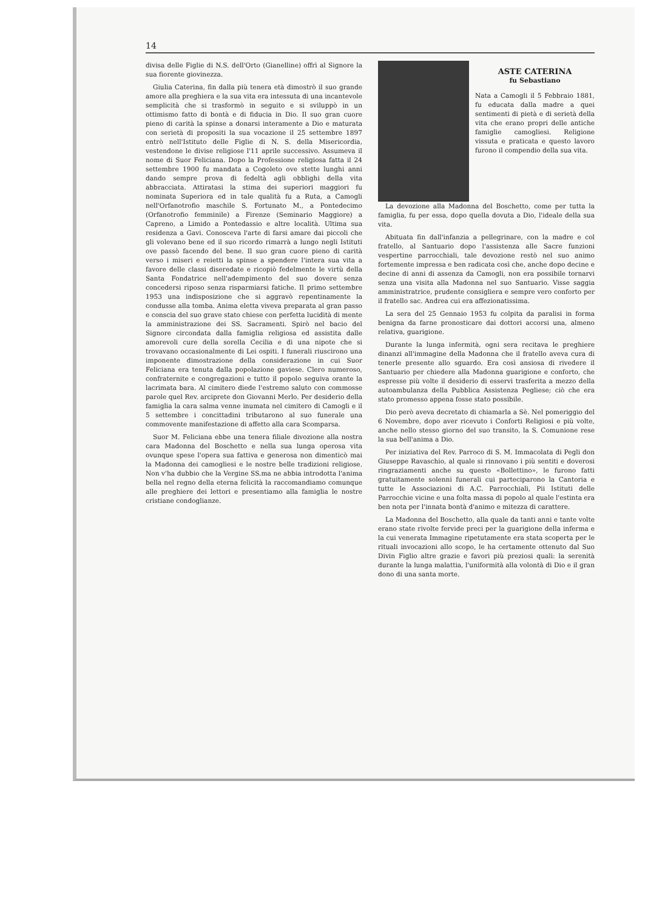14
divisa delle Figlie di N.S. dell'Orto (Gianelline) offrì al Signore la sua fiorente giovinezza.
Giulia Caterina, fin dalla più tenera età dimostrò il suo grande amore alla preghiera e la sua vita era intessuta di una incantevole semplicità che si trasformò in seguito e si sviluppò in un ottimismo fatto di bontà e di fiducia in Dio. Il suo gran cuore pieno di carità la spinse a donarsi interamente a Dio e maturata con serietà di propositi la sua vocazione il 25 settembre 1897 entrò nell'Istituto delle Figlie di N. S. della Misericordia, vestendone le divise religiose l'11 aprile successivo. Assumeva il nome di Suor Feliciana. Dopo la Professione religiosa fatta il 24 settembre 1900 fu mandata a Cogoleto ove stette lunghi anni dando sempre prova di fedeltà agli obblighi della vita abbracciata. Attiratasi la stima dei superiori maggiori fu nominata Superiora ed in tale qualità fu a Ruta, a Camogli nell'Orfanotrofio maschile S. Fortunato M., a Pontedecimo (Orfanotrofio femminile) a Firenze (Seminario Maggiore) a Capreno, a Limido a Pontedassio e altre località. Ultima sua residenza a Gavi. Conosceva l'arte di farsi amare dai piccoli che gli volevano bene ed il suo ricordo rimarrà a lungo negli Istituti ove passò facendo del bene. Il suo gran cuore pieno di carità verso i miseri e reietti la spinse a spendere l'intera sua vita a favore delle classi diseredate e ricopiò fedelmente le virtù della Santa Fondatrice nell'adempimento del suo dovere senza concedersi riposo senza risparmiarsi fatiche. Il primo settembre 1953 una indisposizione che si aggravò repentinamente la condusse alla tomba. Anima eletta viveva preparata al gran passo e conscia del suo grave stato chiese con perfetta lucidità di mente la amministrazione dei SS. Sacramenti. Spirò nel bacio del Signore circondata dalla famiglia religiosa ed assistita dalle amorevoli cure della sorella Cecilia e di una nipote che si trovavano occasionalmente di Lei ospiti. I funerali riuscirono una imponente dimostrazione della considerazione in cui Suor Feliciana era tenuta dalla popolazione gaviese. Clero numeroso, confraternite e congregazioni e tutto il popolo seguiva orante la lacrimata bara. Al cimitero diede l'estremo saluto con commosse parole quel Rev. arciprete don Giovanni Merlo. Per desiderio della famiglia la cara salma venne inumata nel cimitero di Camogli e il 5 settembre i concittadini tributarono al suo funerale una commovente manifestazione di affetto alla cara Scomparsa.
Suor M. Feliciana ebbe una tenera filiale divozione alla nostra cara Madonna del Boschetto e nella sua lunga operosa vita ovunque spese l'opera sua fattiva e generosa non dimenticò mai la Madonna dei camogliesi e le nostre belle tradizioni religiose. Non v'ha dubbio che la Vergine SS.ma ne abbia introdotta l'anima bella nel regno della eterna felicità la raccomandiamo comunque alle preghiere dei lettori e presentiamo alla famiglia le nostre cristiane condoglianze.
ASTE CATERINA
fu Sebastiano
Nata a Camogli il 5 Febbraio 1881, fu educata dalla madre a quei sentimenti di pietà e di serietà della vita che erano propri delle antiche famiglie camogliesi. Religione vissuta e praticata e questo lavoro furono il compendio della sua vita.
La devozione alla Madonna del Boschetto, come per tutta la famiglia, fu per essa, dopo quella dovuta a Dio, l'ideale della sua vita.
Abituata fin dall'infanzia a pellegrinare, con la madre e col fratello, al Santuario dopo l'assistenza alle Sacre funzioni vespertine parrocchiali, tale devozione restò nel suo animo fortemente impressa e ben radicata così che, anche dopo decine e decine di anni di assenza da Camogli, non era possibile tornarvi senza una visita alla Madonna nel suo Santuario. Visse saggia amministratrice, prudente consigliera e sempre vero conforto per il fratello sac. Andrea cui era affezionatissima.
La sera del 25 Gennaio 1953 fu colpita da paralisi in forma benigna da farne pronosticare dai dottori accorsi una, almeno relativa, guarigione.
Durante la lunga infermità, ogni sera recitava le preghiere dinanzi all'immagine della Madonna che il fratello aveva cura di tenerle presente allo sguardo. Era così ansiosa di rivedere il Santuario per chiedere alla Madonna guarigione e conforto, che espresse più volte il desiderio di esservi trasferita a mezzo della autoambulanza della Pubblica Assistenza Pegliese; ciò che era stato promesso appena fosse stato possibile.
Dio però aveva decretato di chiamarla a Sè. Nel pomeriggio del 6 Novembre, dopo aver ricevuto i Conforti Religiosi e più volte, anche nello stesso giorno del suo transito, la S. Comunione rese la sua bell'anima a Dio.
Per iniziativa del Rev. Parroco di S. M. Immacolata di Pegli don Giuseppe Ravaschio, al quale si rinnovano i più sentiti e doverosi ringraziamenti anche su questo «Bollettino», le furono fatti gratuitamente solenni funerali cui parteciparono la Cantoria e tutte le Associazioni di A.C. Parrocchiali, Pii Istituti delle Parrocchie vicine e una folta massa di popolo al quale l'estinta era ben nota per l'innata bontà d'animo e mitezza di carattere.
La Madonna del Boschetto, alla quale da tanti anni e tante volte erano state rivolte fervide preci per la guarigione della inferma e la cui venerata Immagine ripetutamente era stata scoperta per le rituali invocazioni allo scopo, le ha certamente ottenuto dal Suo Divin Figlio altre grazie e favori più preziosi quali: la serenità durante la lunga malattia, l'uniformità alla volontà di Dio e il gran dono di una santa morte.